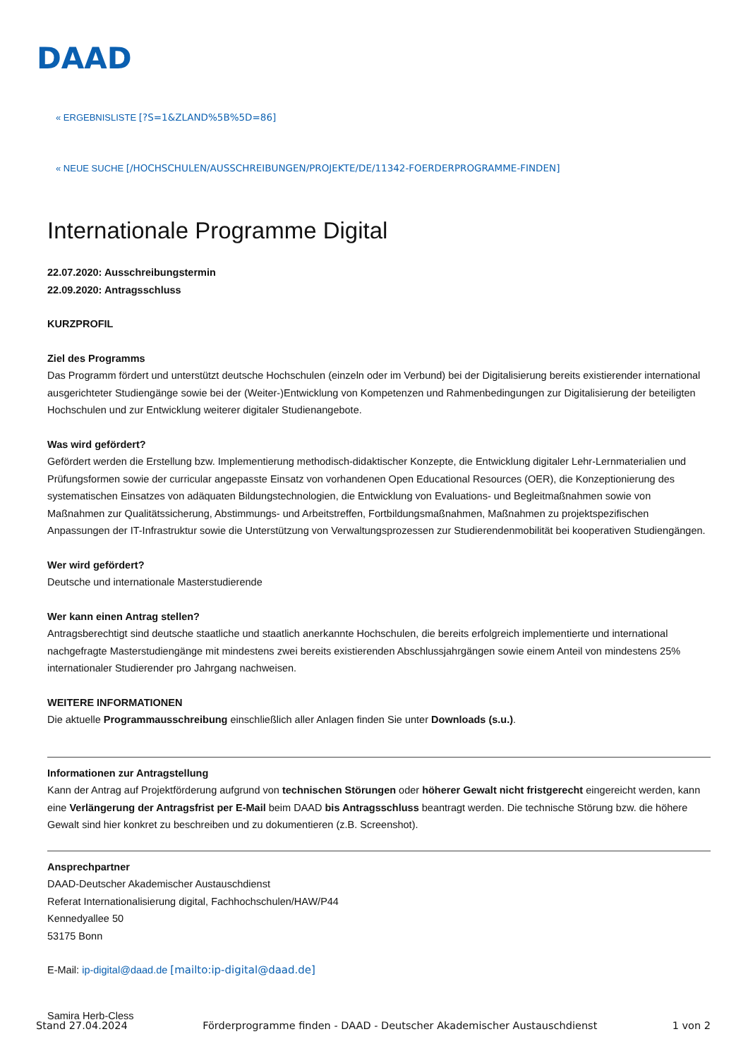DAAD
« ERGEBNISLISTE [?S=1&ZLAND%5B%5D=86]
« NEUE SUCHE [/HOCHSCHULEN/AUSSCHREIBUNGEN/PROJEKTE/DE/11342-FOERDERPROGRAMME-FINDEN]
Internationale Programme Digital
22.07.2020: Ausschreibungstermin
22.09.2020: Antragsschluss
KURZPROFIL
Ziel des Programms
Das Programm fördert und unterstützt deutsche Hochschulen (einzeln oder im Verbund) bei der Digitalisierung bereits existierender international ausgerichteter Studiengänge sowie bei der (Weiter-)Entwicklung von Kompetenzen und Rahmenbedingungen zur Digitalisierung der beteiligten Hochschulen und zur Entwicklung weiterer digitaler Studienangebote.
Was wird gefördert?
Gefördert werden die Erstellung bzw. Implementierung methodisch-didaktischer Konzepte, die Entwicklung digitaler Lehr-Lernmaterialien und Prüfungsformen sowie der curricular angepasste Einsatz von vorhandenen Open Educational Resources (OER), die Konzeptionierung des systematischen Einsatzes von adäquaten Bildungstechnologien, die Entwicklung von Evaluations- und Begleitmaßnahmen sowie von Maßnahmen zur Qualitätssicherung, Abstimmungs- und Arbeitstreffen, Fortbildungsmaßnahmen, Maßnahmen zu projektspezifischen Anpassungen der IT-Infrastruktur sowie die Unterstützung von Verwaltungsprozessen zur Studierendenmobilität bei kooperativen Studiengängen.
Wer wird gefördert?
Deutsche und internationale Masterstudierende
Wer kann einen Antrag stellen?
Antragsberechtigt sind deutsche staatliche und staatlich anerkannte Hochschulen, die bereits erfolgreich implementierte und international nachgefragte Masterstudiengänge mit mindestens zwei bereits existierenden Abschlussjahrgängen sowie einem Anteil von mindestens 25% internationaler Studierender pro Jahrgang nachweisen.
WEITERE INFORMATIONEN
Die aktuelle Programmausschreibung einschließlich aller Anlagen finden Sie unter Downloads (s.u.).
Informationen zur Antragstellung
Kann der Antrag auf Projektförderung aufgrund von technischen Störungen oder höherer Gewalt nicht fristgerecht eingereicht werden, kann eine Verlängerung der Antragsfrist per E-Mail beim DAAD bis Antragsschluss beantragt werden. Die technische Störung bzw. die höhere Gewalt sind hier konkret zu beschreiben und zu dokumentieren (z.B. Screenshot).
Ansprechpartner
DAAD-Deutscher Akademischer Austauschdienst
Referat Internationalisierung digital, Fachhochschulen/HAW/P44
Kennedyallee 50
53175 Bonn
E-Mail: ip-digital@daad.de [mailto:ip-digital@daad.de]
Samira Herb-Cless
Stand 27.04.2024 Förderprogramme finden - DAAD - Deutscher Akademischer Austauschdienst 1 von 2